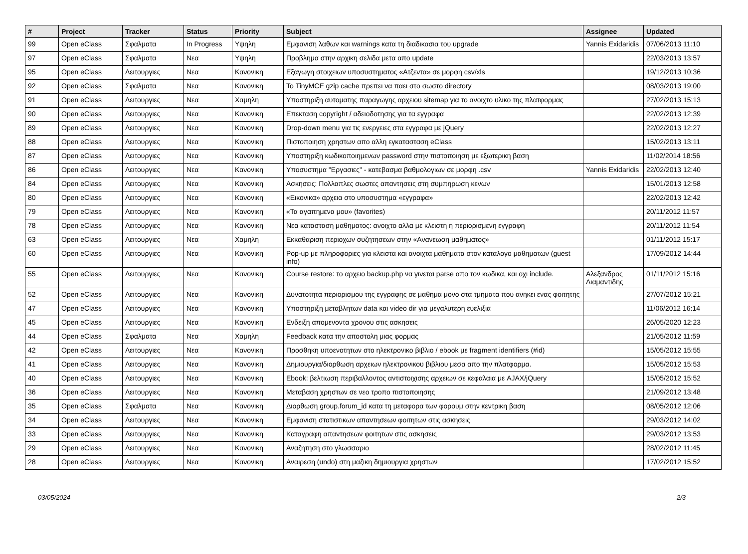| # | Project | Tracker | Status | Priority | Subject | Assignee | Updated |
| --- | --- | --- | --- | --- | --- | --- | --- |
| 99 | Open eClass | Σφαλματα | In Progress | Υψηλη | Εμφανιση λαθων και warnings κατα τη διαδικασια του upgrade | Yannis Exidaridis | 07/06/2013 11:10 |
| 97 | Open eClass | Σφαλματα | Νεα | Υψηλη | Προβλημα στην αρχικη σελιδα μετα απο update | | 22/03/2013 13:57 |
| 95 | Open eClass | Λειτουργιες | Νεα | Κανονικη | Εξαγωγη στοιχειων υποσυστηματος «Ατζεντα» σε μορφη csv/xls | | 19/12/2013 10:36 |
| 92 | Open eClass | Σφαλματα | Νεα | Κανονικη | Το TinyMCE gzip cache πρεπει να παει στο σωστο directory | | 08/03/2013 19:00 |
| 91 | Open eClass | Λειτουργιες | Νεα | Χαμηλη | Υποστηριξη αυτοματης παραγωγης αρχειου sitemap για το ανοιχτο υλικο της πλατφορμας | | 27/02/2013 15:13 |
| 90 | Open eClass | Λειτουργιες | Νεα | Κανονικη | Επεκταση copyright / αδειοδοτησης για τα εγγραφα | | 22/02/2013 12:39 |
| 89 | Open eClass | Λειτουργιες | Νεα | Κανονικη | Drop-down menu για τις ενεργειες στα εγγραφα με jQuery | | 22/02/2013 12:27 |
| 88 | Open eClass | Λειτουργιες | Νεα | Κανονικη | Πιστοποιηση χρηστων απο αλλη εγκατασταση eClass | | 15/02/2013 13:11 |
| 87 | Open eClass | Λειτουργιες | Νεα | Κανονικη | Υποστηριξη κωδικοποιημενων password στην πιστοποιηση με εξωτερικη βαση | | 11/02/2014 18:56 |
| 86 | Open eClass | Λειτουργιες | Νεα | Κανονικη | Υποσυστημα "Εργασιες" - κατεβασμα βαθμολογιων σε μορφη .csv | Yannis Exidaridis | 22/02/2013 12:40 |
| 84 | Open eClass | Λειτουργιες | Νεα | Κανονικη | Ασκησεις: Πολλαπλες σωστες απαντησεις στη συμπηρωση κενων | | 15/01/2013 12:58 |
| 80 | Open eClass | Λειτουργιες | Νεα | Κανονικη | «Εικονικα» αρχεια στο υποσυστημα «εγγραφα» | | 22/02/2013 12:42 |
| 79 | Open eClass | Λειτουργιες | Νεα | Κανονικη | «Τα αγαπημενα μου» (favorites) | | 20/11/2012 11:57 |
| 78 | Open eClass | Λειτουργιες | Νεα | Κανονικη | Νεα κατασταση μαθηματος: ανοιχτο αλλα με κλειστη η περιορισμενη εγγραφη | | 20/11/2012 11:54 |
| 63 | Open eClass | Λειτουργιες | Νεα | Χαμηλη | Εκκαθαριση περιοχων συζητησεων στην «Ανανεωση μαθηματος» | | 01/11/2012 15:17 |
| 60 | Open eClass | Λειτουργιες | Νεα | Κανονικη | Pop-up με πληροφοριες για κλειστα και ανοιχτα μαθηματα στον καταλογο μαθηματων (guest info) | | 17/09/2012 14:44 |
| 55 | Open eClass | Λειτουργιες | Νεα | Κανονικη | Course restore: το αρχειο backup.php να γινεται parse απο τον κωδικα, και οχι include. | Αλεξανδρος Διαμαντιδης | 01/11/2012 15:16 |
| 52 | Open eClass | Λειτουργιες | Νεα | Κανονικη | Δυνατοτητα περιορισμου της εγγραφης σε μαθημα μονο στα τμηματα που ανηκει ενας φοιτητης | | 27/07/2012 15:21 |
| 47 | Open eClass | Λειτουργιες | Νεα | Κανονικη | Υποστηριξη μεταβλητων data και video dir για μεγαλυτερη ευελιξια | | 11/06/2012 16:14 |
| 45 | Open eClass | Λειτουργιες | Νεα | Κανονικη | Ενδειξη απομενοντα χρονου στις ασκησεις | | 26/05/2020 12:23 |
| 44 | Open eClass | Σφαλματα | Νεα | Χαμηλη | Feedback κατα την αποστολη μιας φορμας | | 21/05/2012 11:59 |
| 42 | Open eClass | Λειτουργιες | Νεα | Κανονικη | Προσθηκη υποενοτητων στο ηλεκτρονικο βιβλιο / ebook με fragment identifiers (#id) | | 15/05/2012 15:55 |
| 41 | Open eClass | Λειτουργιες | Νεα | Κανονικη | Δημιουργια/διορθωση αρχειων ηλεκτρονικου βιβλιου μεσα απο την πλατφορμα. | | 15/05/2012 15:53 |
| 40 | Open eClass | Λειτουργιες | Νεα | Κανονικη | Ebook: βελτιωση περιβαλλοντος αντιστοιχισης αρχειων σε κεφαλαια με AJAX/jQuery | | 15/05/2012 15:52 |
| 36 | Open eClass | Λειτουργιες | Νεα | Κανονικη | Μεταβαση χρηστων σε νεο τροπο πιστοποιησης | | 21/09/2012 13:48 |
| 35 | Open eClass | Σφαλματα | Νεα | Κανονικη | Διορθωση group.forum_id κατα τη μεταφορα των φορουμ στην κεντρικη βαση | | 08/05/2012 12:06 |
| 34 | Open eClass | Λειτουργιες | Νεα | Κανονικη | Εμφανιση στατιστικων απαντησεων φοιτητων στις ασκησεις | | 29/03/2012 14:02 |
| 33 | Open eClass | Λειτουργιες | Νεα | Κανονικη | Καταγραφη απαντησεων φοιτητων στις ασκησεις | | 29/03/2012 13:53 |
| 29 | Open eClass | Λειτουργιες | Νεα | Κανονικη | Αναζητηση στο γλωσσαριο | | 28/02/2012 11:45 |
| 28 | Open eClass | Λειτουργιες | Νεα | Κανονικη | Αναιρεση (undo) στη μαζικη δημιουργια χρηστων | | 17/02/2012 15:52 |
03/05/2024 2/3